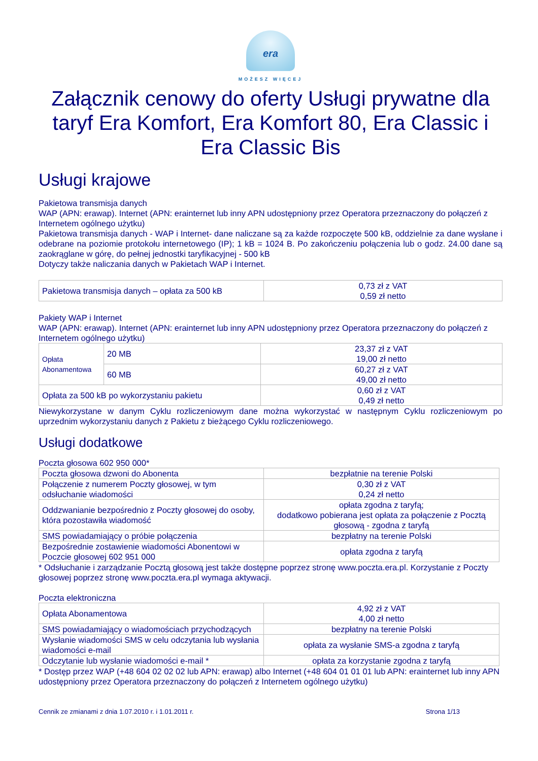era
MOŻESZ WIĘCEJ
Załącznik cenowy do oferty Usługi prywatne dla taryf Era Komfort, Era Komfort 80, Era Classic i Era Classic Bis
Usługi krajowe
Pakietowa transmisja danych
WAP (APN: erawap). Internet (APN: erainternet lub inny APN udostępniony przez Operatora przeznaczony do połączeń z Internetem ogólnego użytku)
Pakietowa transmisja danych - WAP i Internet- dane naliczane są za każde rozpoczęte 500 kB, oddzielnie za dane wysłane i odebrane na poziomie protokołu internetowego (IP); 1 kB = 1024 B. Po zakończeniu połączenia lub o godz. 24.00 dane są zaokrąglane w górę, do pełnej jednostki taryfikacyjnej - 500 kB
Dotyczy także naliczania danych w Pakietach WAP i Internet.
| Pakietowa transmisja danych – opłata za 500 kB | 0,73 zł z VAT 0,59 zł netto |
Pakiety WAP i Internet
WAP (APN: erawap). Internet (APN: erainternet lub inny APN udostępniony przez Operatora przeznaczony do połączeń z Internetem ogólnego użytku)
| Opłata Abonamentowa | 20 MB | 23,37 zł z VAT 19,00 zł netto |
| | 60 MB | 60,27 zł z VAT 49,00 zł netto |
| Opłata za 500 kB po wykorzystaniu pakietu | | 0,60 zł z VAT 0,49 zł netto |
Niewykorzystane w danym Cyklu rozliczeniowym dane można wykorzystać w następnym Cyklu rozliczeniowym po uprzednim wykorzystaniu danych z Pakietu z bieżącego Cyklu rozliczeniowego.
Usługi dodatkowe
Poczta głosowa 602 950 000*
| Poczta głosowa dzwoni do Abonenta | bezpłatnie na terenie Polski |
| Połączenie z numerem Poczty głosowej, w tym odsłuchanie wiadomości | 0,30 zł z VAT 0,24 zł netto |
| Oddzwanianie bezpośrednio z Poczty głosowej do osoby, która pozostawiła wiadomość | opłata zgodna z taryfą; dodatkowo pobierana jest opłata za połączenie z Pocztą głosową - zgodna z taryfą |
| SMS powiadamiający o próbie połączenia | bezpłatny na terenie Polski |
| Bezpośrednie zostawienie wiadomości Abonentowi w Poczcie głosowej 602 951 000 | opłata zgodna z taryfą |
* Odsłuchanie i zarządzanie Pocztą głosową jest także dostępne poprzez stronę www.poczta.era.pl. Korzystanie z Poczty głosowej poprzez stronę www.poczta.era.pl wymaga aktywacji.
Poczta elektroniczna
| Opłata Abonamentowa | 4,92 zł z VAT 4,00 zł netto |
| SMS powiadamiający o wiadomościach przychodzących | bezpłatny na terenie Polski |
| Wysłanie wiadomości SMS w celu odczytania lub wysłania wiadomości e-mail | opłata za wysłanie SMS-a zgodna z taryfą |
| Odczytanie lub wysłanie wiadomości e-mail * | opłata za korzystanie zgodna z taryfą |
* Dostęp przez WAP (+48 604 02 02 02 lub APN: erawap) albo Internet (+48 604 01 01 01 lub APN: erainternet lub inny APN udostępniony przez Operatora przeznaczony do połączeń z Internetem ogólnego użytku)
Cennik ze zmianami z dnia 1.07.2010 r. i 1.01.2011 r. Strona 1/13